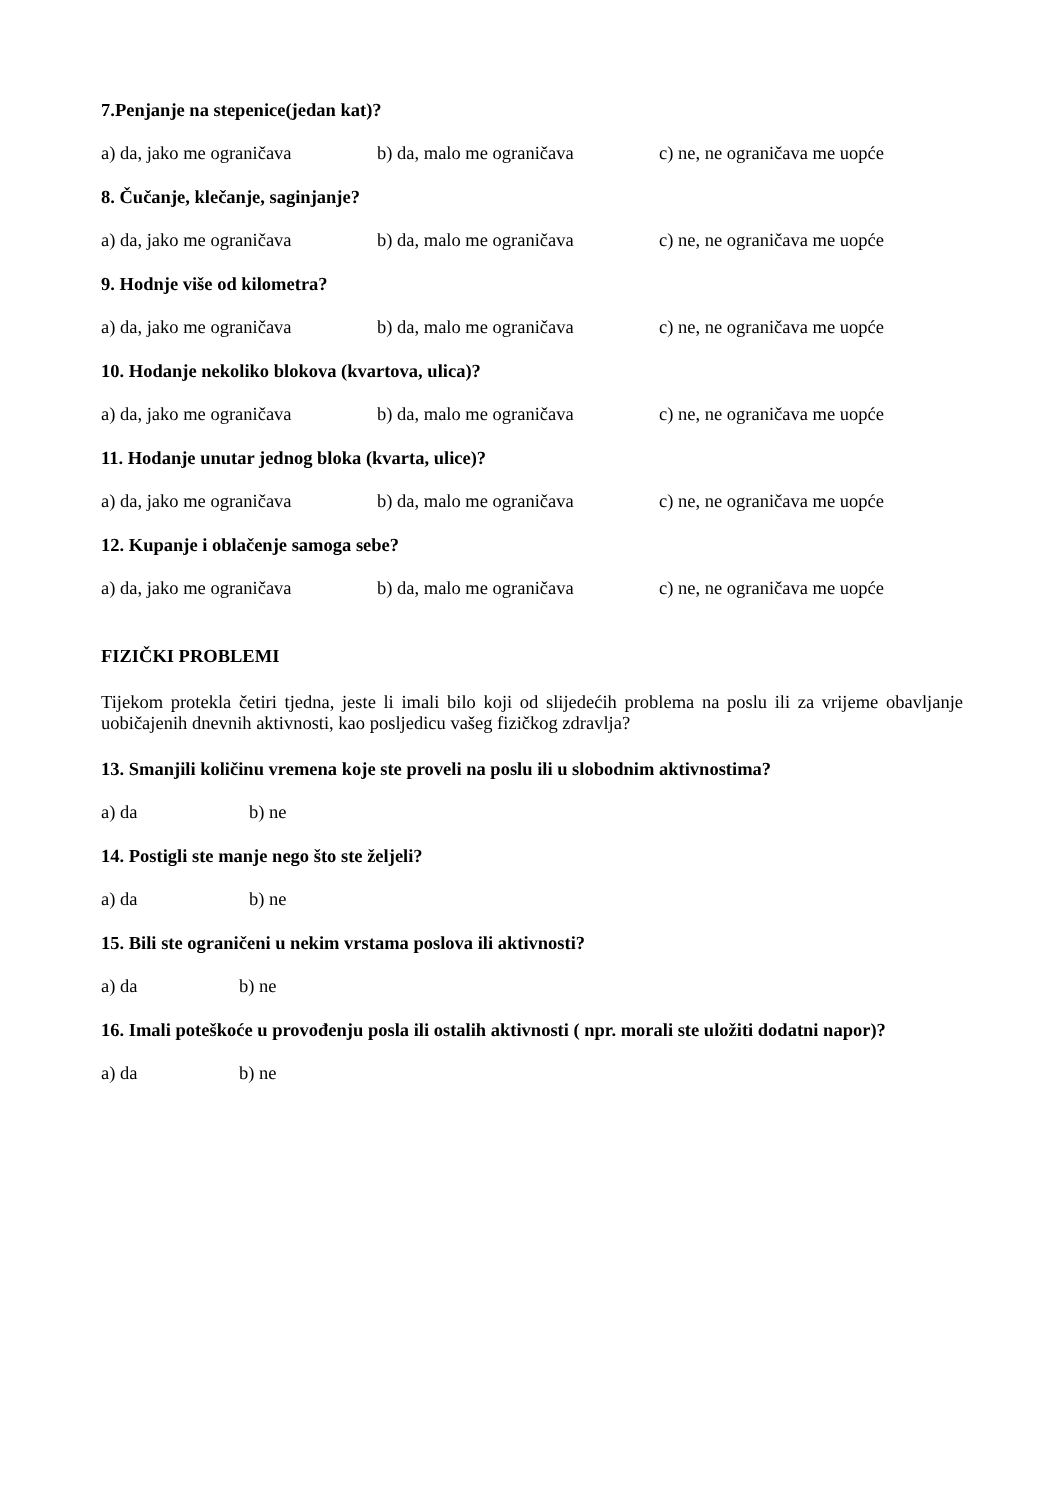7.Penjanje na stepenice(jedan kat)?
a) da, jako me ograničava b) da, malo me ograničava c) ne, ne ograničava me uopće
8. Čučanje, klečanje, saginjanje?
a) da, jako me ograničava b) da, malo me ograničava c) ne, ne ograničava me uopće
9. Hodnje više od kilometra?
a) da, jako me ograničava b) da, malo me ograničava c) ne, ne ograničava me uopće
10. Hodanje nekoliko blokova (kvartova, ulica)?
a) da, jako me ograničava b) da, malo me ograničava c) ne, ne ograničava me uopće
11. Hodanje unutar jednog bloka (kvarta, ulice)?
a) da, jako me ograničava b) da, malo me ograničava c) ne, ne ograničava me uopće
12. Kupanje i oblačenje samoga sebe?
a) da, jako me ograničava b) da, malo me ograničava c) ne, ne ograničava me uopće
FIZIČKI PROBLEMI
Tijekom protekla četiri tjedna, jeste li imali bilo koji od slijedećih problema na poslu ili za vrijeme obavljanje uobičajenih dnevnih aktivnosti, kao posljedicu vašeg fizičkog zdravlja?
13. Smanjili količinu vremena koje ste proveli na poslu ili u slobodnim aktivnostima?
a) da b) ne
14. Postigli ste manje nego što ste željeli?
a) da b) ne
15. Bili ste ograničeni u nekim vrstama poslova ili aktivnosti?
a) da b) ne
16. Imali poteškoće u provođenju posla ili ostalih aktivnosti ( npr. morali ste uložiti dodatni napor)?
a) da b) ne